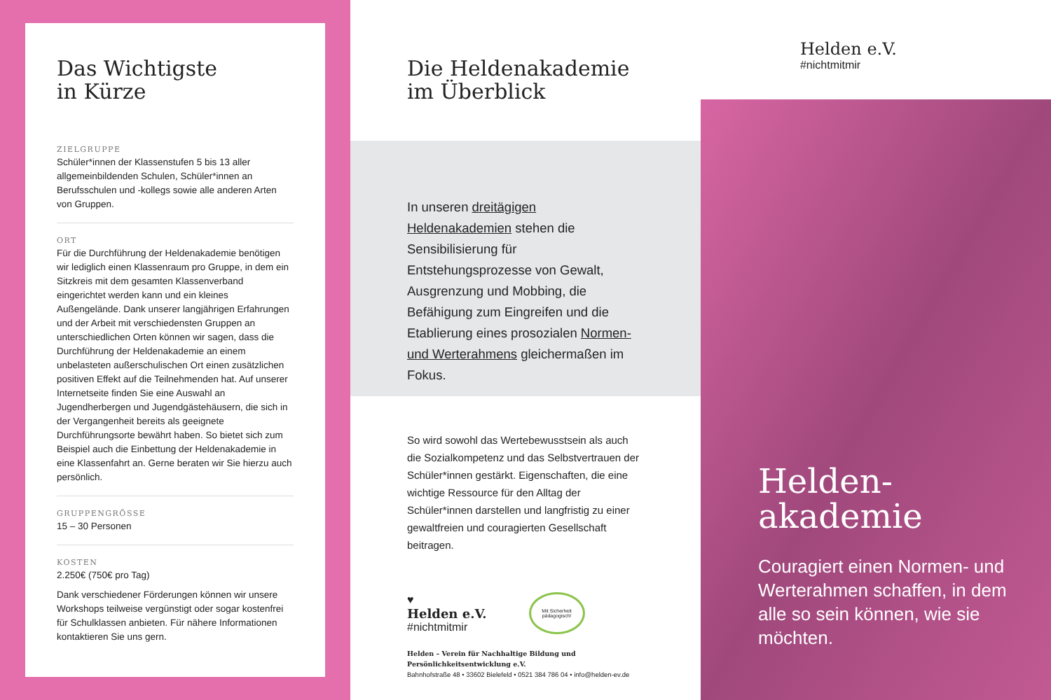Das Wichtigste
in Kürze
ZIELGRUPPE
Schüler*innen der Klassenstufen 5 bis 13 aller allgemeinbildenden Schulen, Schüler*innen an Berufsschulen und -kollegs sowie alle anderen Arten von Gruppen.
ORT
Für die Durchführung der Heldenakademie benötigen wir lediglich einen Klassenraum pro Gruppe, in dem ein Sitzkreis mit dem gesamten Klassenverband eingerichtet werden kann und ein kleines Außengelände. Dank unserer langjährigen Erfahrungen und der Arbeit mit verschiedensten Gruppen an unterschiedlichen Orten können wir sagen, dass die Durchführung der Heldenakademie an einem unbelasteten außerschulischen Ort einen zusätzlichen positiven Effekt auf die Teilnehmenden hat. Auf unserer Internetseite finden Sie eine Auswahl an Jugendherbergen und Jugendgästehäusern, die sich in der Vergangenheit bereits als geeignete Durchführungsorte bewährt haben. So bietet sich zum Beispiel auch die Einbettung der Heldenakademie in eine Klassenfahrt an. Gerne beraten wir Sie hierzu auch persönlich.
GRUPPENGRÖSSE
15 – 30 Personen
KOSTEN
2.250€ (750€ pro Tag)
Dank verschiedener Förderungen können wir unsere Workshops teilweise vergünstigt oder sogar kostenfrei für Schulklassen anbieten. Für nähere Informationen kontaktieren Sie uns gern.
Die Heldenakademie
im Überblick
In unseren dreitägigen Heldenakademien stehen die Sensibilisierung für Entstehungsprozesse von Gewalt, Ausgrenzung und Mobbing, die Befähigung zum Eingreifen und die Etablierung eines prosozialen Normen- und Werterahmens gleichermaßen im Fokus.
So wird sowohl das Wertebewusstsein als auch die Sozialkompetenz und das Selbstvertrauen der Schüler*innen gestärkt. Eigenschaften, die eine wichtige Ressource für den Alltag der Schüler*innen darstellen und langfristig zu einer gewaltfreien und couragierten Gesellschaft beitragen.
♥
Helden e.V.
#nichtmitmir
Mit Sicherheit pädagogisch!
Helden – Verein für Nachhaltige Bildung und Persönlichkeitsentwicklung e.V.
Bahnhofstraße 48 • 33602 Bielefeld • 0521 384 786 04 • info@helden-ev.de
Helden e.V.
#nichtmitmir
Helden-
akademie
Couragiert einen Normen- und Werterahmen schaffen, in dem alle so sein können, wie sie möchten.